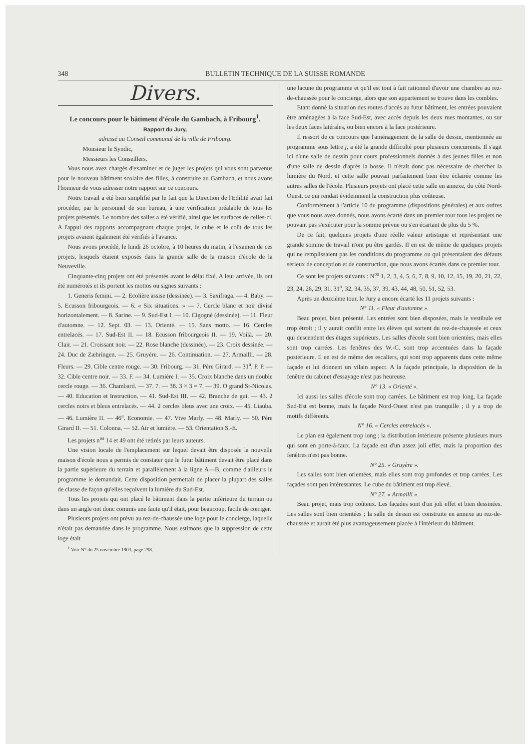348 BULLETIN TECHNIQUE DE LA SUISSE ROMANDE
Divers.
Le concours pour le bâtiment d'école du Gambach, à Fribourg<sup>1</sup>.
Rapport du Jury,
adressé au Conseil communal de la ville de Fribourg.
Monsieur le Syndic,
Messieurs les Conseillers,
Vous nous avez chargés d'examiner et de juger les projets qui vous sont parvenus pour le nouveau bâtiment scolaire des filles, à construire au Gambach, et nous avons l'honneur de vous adresser notre rapport sur ce concours.
Notre travail a été bien simplifié par le fait que la Direction de l'Edilité avait fait procéder, par le personnel de son bureau, à une vérification préalable de tous les projets présentés. Le nombre des salles a été vérifié, ainsi que les surfaces de celles-ci. A l'appui des rapports accompagnant chaque projet, le cube et le coût de tous les projets avaient également été vérifiés à l'avance.
Nous avons procédé, le lundi 26 octobre, à 10 heures du matin, à l'examen de ces projets, lesquels étaient exposés dans la grande salle de la maison d'école de la Neuveville.
Cinquante-cinq projets ont été présentés avant le délai fixé. A leur arrivée, ils ont été numérotés et ils portent les mottos ou signes suivants :
1. Generis femini. — 2. Ecolière assise (dessinée). — 3. Saxifraga. — 4. Baby. — 5. Ecusson fribourgeois. — 6. « Six situations. » — 7. Cercle blanc et noir divisé horizontalement. — 8. Sarine. — 9. Sud-Est I. — 10. Cigogné (dessinée). — 11. Fleur d'automne. — 12. Sept. 03. — 13. Orienté. — 15. Sans motto. — 16. Cercles entrelacés. — 17. Sud-Est II. — 18. Ecusson fribourgeois II. — 19. Voilà. — 20. Clair. — 21. Croissant noir. — 22. Rose blanche (dessinée). — 23. Croix dessinée. — 24. Duc de Zæhringen. — 25. Gruyère. — 26. Continuation. — 27. Armailli. — 28. Fleurs. — 29. Cible centre rouge. — 30. Fribourg. — 31. Père Girard. — 31<sup>a</sup>. P. P. — 32. Cible centre noir. — 33. F. — 34. Lumière I. — 35. Croix blanche dans un double cercle rouge. — 36. Chambard. — 37. 7. — 38. 3 × 3 = 7. — 39. O grand St-Nicolas. — 40. Education et Instruction. — 41. Sud-Est III. — 42. Branche de gui. — 43. 2 cercles noirs et bleus entrelacés. — 44. 2 cercles bleus avec une croix. — 45. Liauba. — 46. Lumière II. — 46<sup>a</sup>. Economie. — 47. Vive Marly. — 48. Marly. — 50. Père Girard II. — 51. Colonna. — 52. Air et lumière. — 53. Orientation S.-E.
Les projets n<sup>os</sup> 14 et 49 ont été retirés par leurs auteurs.
Une vision locale de l'emplacement sur lequel devait être disposée la nouvelle maison d'école nous a permis de constater que le futur bâtiment devait être placé dans la partie supérieure du terrain et parallèlement à la ligne A—B, comme d'ailleurs le programme le demandait. Cette disposition permettait de placer la plupart des salles de classe de façon qu'elles reçoivent la lumière du Sud-Est.
Tous les projets qui ont placé le bâtiment dans la partie inférieure du terrain ou dans un angle ont donc commis une faute qu'il était, pour beaucoup, facile de corriger.
Plusieurs projets ont prévu au rez-de-chaussée une loge pour le concierge, laquelle n'était pas demandée dans le programme. Nous estimons que la suppression de cette loge était
<sup>1</sup> Voir N° du 25 novembre 1903, page 298.
une lacune du programme et qu'il est tout à fait rationnel d'avoir une chambre au rez-de-chaussée pour le concierge, alors que son appartement se trouve dans les combles.
Etant donné la situation des routes d'accès au futur bâtiment, les entrées pouvaient être aménagées à la face Sud-Est, avec accès depuis les deux rues montantes, ou sur les deux faces latérales, ou bien encore à la face postérieure.
Il ressort de ce concours que l'aménagement de la salle de dessin, mentionnée au programme sous lettre j, a été la grande difficulté pour plusieurs concurrents. Il s'agit ici d'une salle de dessin pour cours professionnels donnés à des jeunes filles et non d'une salle de dessin d'après la bosse. Il n'était donc pas nécessaire de chercher la lumière du Nord, et cette salle pouvait parfaitement bien être éclairée comme les autres salles de l'école. Plusieurs projets ont placé cette salle en annexe, du côté Nord-Ouest, ce qui rendait évidemment la construction plus coûteuse.
Conformément à l'article 10 du programme (dispositions générales) et aux ordres que vous nous avez donnés, nous avons écarté dans un premier tour tous les projets ne pouvant pas s'exécuter pour la somme prévue ou s'en écartant de plus du 5 %.
De ce fait, quelques projets d'une réelle valeur artistique et représentant une grande somme de travail n'ont pu être gardés. Il en est de même de quelques projets qui ne remplissaient pas les conditions du programme ou qui présentaient des défauts sérieux de conception et de construction, que nous avons écartés dans ce premier tour.
Ce sont les projets suivants : N<sup>os</sup> 1, 2, 3, 4, 5, 6, 7, 8, 9, 10, 12, 15, 19, 20, 21, 22, 23, 24, 26, 29, 31, 31<sup>a</sup>, 32, 34, 35, 37, 39, 43, 44, 48, 50, 51, 52, 53.
Après un deuxième tour, le Jury a encore écarté les 11 projets suivants :
N° 11. « Fleur d'automne ».
Beau projet, bien présenté. Les entrées sont bien disposées, mais le vestibule est trop étroit ; il y aurait conflit entre les élèves qui sortent du rez-de-chaussée et ceux qui descendent des étages supérieurs. Les salles d'école sont bien orientées, mais elles sont trop carrées. Les fenêtres des W.-C. sont trop accentuées dans la façade postérieure. Il en est de même des escaliers, qui sont trop apparents dans cette même façade et lui donnent un vilain aspect. A la façade principale, la disposition de la fenêtre du cabinet d'essayage n'est pas heureuse.
N° 13. « Orienté ».
Ici aussi les salles d'école sont trop carrées. Le bâtiment est trop long. La façade Sud-Est est bonne, mais la façade Nord-Ouest n'est pas tranquille ; il y a trop de motifs différents.
N° 16. « Cercles entrelacés ».
Le plan est également trop long ; la distribution intérieure présente plusieurs murs qui sont en porte-à-faux. La façade est d'un assez joli effet, mais la proportion des fenêtres n'est pas bonne.
N° 25. « Gruyère ».
Les salles sont bien orientées, mais elles sont trop profondes et trop carrées. Les façades sont peu intéressantes. Le cube du bâtiment est trop élevé.
N° 27. « Armailli ».
Beau projet, mais trop coûteux. Les façades sont d'un joli effet et bien dessinées. Les salles sont bien orientées ; la salle de dessin est construite en annexe au rez-de-chaussée et aurait été plus avantageusement placée à l'intérieur du bâtiment.